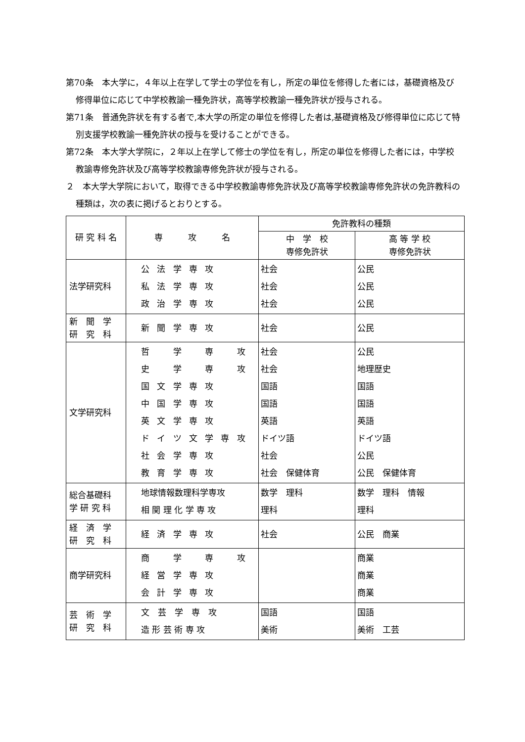第70条　本大学に，４年以上在学して学士の学位を有し，所定の単位を修得した者には，基礎資格及び修得単位に応じて中学校教諭一種免許状，高等学校教諭一種免許状が授与される。
第71条　普通免許状を有する者で,本大学の所定の単位を修得した者は,基礎資格及び修得単位に応じて特別支援学校教諭一種免許状の授与を受けることができる。
第72条　本大学大学院に，２年以上在学して修士の学位を有し，所定の単位を修得した者には，中学校教諭専修免許状及び高等学校教諭専修免許状が授与される。
２　本大学大学院において，取得できる中学校教諭専修免許状及び高等学校教諭専修免許状の免許教科の種類は，次の表に掲げるとおりとする。
| 研 究 科 名 | 専 攻 名 | 免許教科の種類 | |
| --- | --- | --- | --- |
| | | 中 学 校 専修免許状 | 高 等 学 校 専修免許状 |
| 法学研究科 | 公法学専攻 私法学専攻 政治学専攻 | 社会 社会 社会 | 公民 公民 公民 |
| 新 聞 学 研 究 科 | 新聞学専攻 | 社会 | 公民 |
| 文学研究科 | 哲 学 専 攻 史 学 専 攻 国文学専攻 中国学専攻 英文学専攻 ドイツ文学専攻 社会学専攻 教育学専攻 | 社会 社会 国語 国語 英語 ドイツ語 社会 社会 保健体育 | 公民 地理歴史 国語 国語 英語 ドイツ語 公民 公民 保健体育 |
| 総合基礎科 学 研 究 科 | 地球情報数理科学専攻 相 関 理 化 学 専 攻 | 数学 理科 理科 | 数学 理科 情報 理科 |
| 経 済 学 研 究 科 | 経済学専攻 | 社会 | 公民 商業 |
| 商学研究科 | 商 学 専 攻 経営学専攻 会計学専攻 | | 商業 商業 商業 |
| 芸 術 学 研 究 科 | 文 芸 学 専 攻 造 形 芸 術 専 攻 | 国語 美術 | 国語 美術 工芸 |